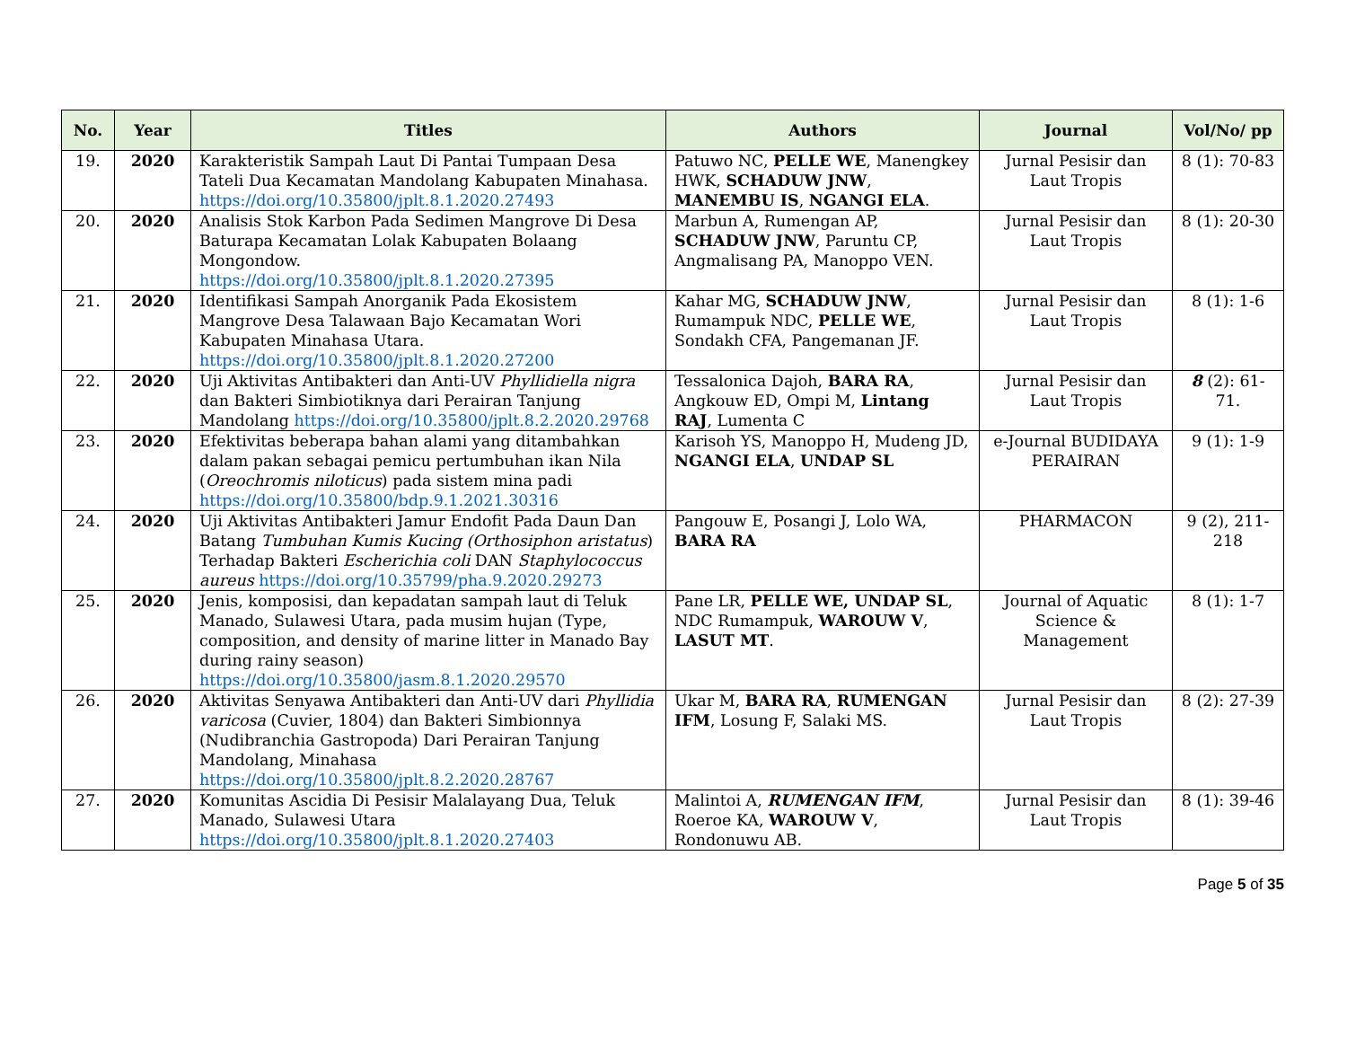| No. | Year | Titles | Authors | Journal | Vol/No/ pp |
| --- | --- | --- | --- | --- | --- |
| 19. | 2020 | Karakteristik Sampah Laut Di Pantai Tumpaan Desa Tateli Dua Kecamatan Mandolang Kabupaten Minahasa. https://doi.org/10.35800/jplt.8.1.2020.27493 | Patuwo NC, PELLE WE , Manengkey HWK, SCHADUW JNW , MANEMBU IS , NGANGI ELA . | Jurnal Pesisir dan Laut Tropis | 8 (1): 70-83 |
| 20. | 2020 | Analisis Stok Karbon Pada Sedimen Mangrove Di Desa Baturapa Kecamatan Lolak Kabupaten Bolaang Mongondow. https://doi.org/10.35800/jplt.8.1.2020.27395 | Marbun A, Rumengan AP, SCHADUW JNW , Paruntu CP, Angmalisang PA, Manoppo VEN. | Jurnal Pesisir dan Laut Tropis | 8 (1): 20-30 |
| 21. | 2020 | Identifikasi Sampah Anorganik Pada Ekosistem Mangrove Desa Talawaan Bajo Kecamatan Wori Kabupaten Minahasa Utara. https://doi.org/10.35800/jplt.8.1.2020.27200 | Kahar MG, SCHADUW JNW , Rumampuk NDC, PELLE WE , Sondakh CFA, Pangemanan JF. | Jurnal Pesisir dan Laut Tropis | 8 (1): 1-6 |
| 22. | 2020 | Uji Aktivitas Antibakteri dan Anti-UV Phyllidiella nigra dan Bakteri Simbiotiknya dari Perairan Tanjung Mandolang https://doi.org/10.35800/jplt.8.2.2020.29768 | Tessalonica Dajoh, BARA RA , Angkouw ED, Ompi M, Lintang RAJ , Lumenta C | Jurnal Pesisir dan Laut Tropis | 8 (2): 61-71. |
| 23. | 2020 | Efektivitas beberapa bahan alami yang ditambahkan dalam pakan sebagai pemicu pertumbuhan ikan Nila ( Oreochromis niloticus ) pada sistem mina padi https://doi.org/10.35800/bdp.9.1.2021.30316 | Karisoh YS, Manoppo H, Mudeng JD, NGANGI ELA , UNDAP SL | e-Journal BUDIDAYA PERAIRAN | 9 (1): 1-9 |
| 24. | 2020 | Uji Aktivitas Antibakteri Jamur Endofit Pada Daun Dan Batang Tumbuhan Kumis Kucing (Orthosiphon aristatus ) Terhadap Bakteri Escherichia coli DAN Staphylococcus aureus https://doi.org/10.35799/pha.9.2020.29273 | Pangouw E, Posangi J, Lolo WA, BARA RA | PHARMACON | 9 (2), 211-218 |
| 25. | 2020 | Jenis, komposisi, dan kepadatan sampah laut di Teluk Manado, Sulawesi Utara, pada musim hujan (Type, composition, and density of marine litter in Manado Bay during rainy season) https://doi.org/10.35800/jasm.8.1.2020.29570 | Pane LR, PELLE WE, UNDAP SL , NDC Rumampuk, WAROUW V , LASUT MT . | Journal of Aquatic Science & Management | 8 (1): 1-7 |
| 26. | 2020 | Aktivitas Senyawa Antibakteri dan Anti-UV dari Phyllidia varicosa (Cuvier, 1804) dan Bakteri Simbionnya (Nudibranchia Gastropoda) Dari Perairan Tanjung Mandolang, Minahasa https://doi.org/10.35800/jplt.8.2.2020.28767 | Ukar M, BARA RA , RUMENGAN IFM , Losung F, Salaki MS. | Jurnal Pesisir dan Laut Tropis | 8 (2): 27-39 |
| 27. | 2020 | Komunitas Ascidia Di Pesisir Malalayang Dua, Teluk Manado, Sulawesi Utara https://doi.org/10.35800/jplt.8.1.2020.27403 | Malintoi A, RUMENGAN IFM , Roeroe KA, WAROUW V , Rondonuwu AB. | Jurnal Pesisir dan Laut Tropis | 8 (1): 39-46 |
Page 5 of 35